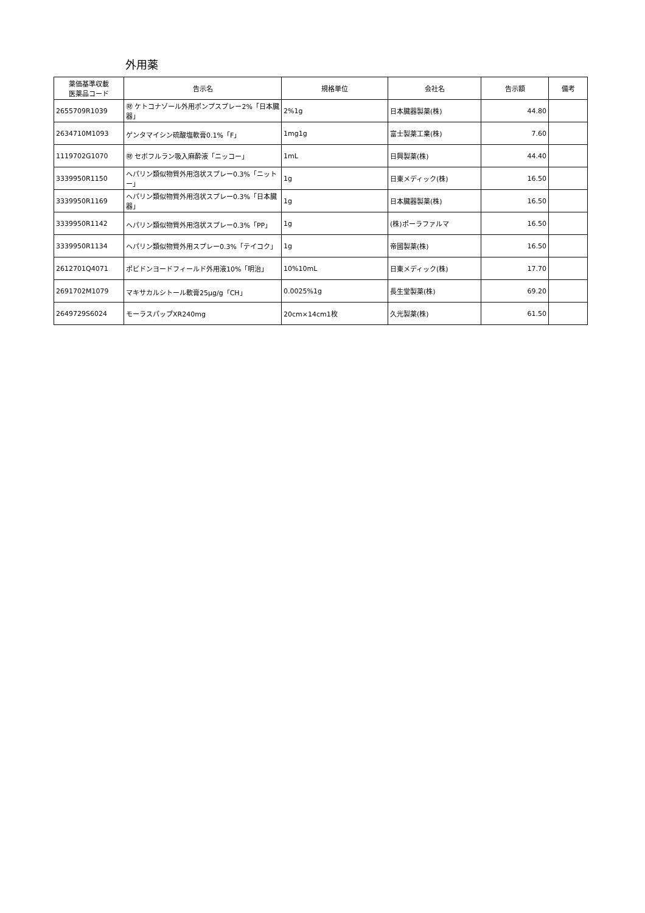外用薬
| 薬価基準収載 医薬品コード | 告示名 | 規格単位 | 会社名 | 告示額 | 備考 |
| --- | --- | --- | --- | --- | --- |
| 2655709R1039 | ㊖ ケトコナゾール外用ポンプスプレー2%「日本臓器」 | 2%1g | 日本臓器製薬(株) | 44.80 | |
| 2634710M1093 | ゲンタマイシン硫酸塩軟膏0.1%「F」 | 1mg1g | 富士製薬工業(株) | 7.60 | |
| 1119702G1070 | ㊖ セボフルラン吸入麻酔液「ニッコー」 | 1mL | 日興製薬(株) | 44.40 | |
| 3339950R1150 | ヘパリン類似物質外用泡状スプレー0.3%「ニットー」 | 1g | 日東メディック(株) | 16.50 | |
| 3339950R1169 | ヘパリン類似物質外用泡状スプレー0.3%「日本臓器」 | 1g | 日本臓器製薬(株) | 16.50 | |
| 3339950R1142 | ヘパリン類似物質外用泡状スプレー0.3%「PP」 | 1g | (株)ポーラファルマ | 16.50 | |
| 3339950R1134 | ヘパリン類似物質外用スプレー0.3%「テイコク」 | 1g | 帝國製薬(株) | 16.50 | |
| 2612701Q4071 | ポビドンヨードフィールド外用液10%「明治」 | 10%10mL | 日東メディック(株) | 17.70 | |
| 2691702M1079 | マキサカルシトール軟膏25μg/g「CH」 | 0.0025%1g | 長生堂製薬(株) | 69.20 | |
| 2649729S6024 | モーラスパップXR240mg | 20cm×14cm1枚 | 久光製薬(株) | 61.50 | |